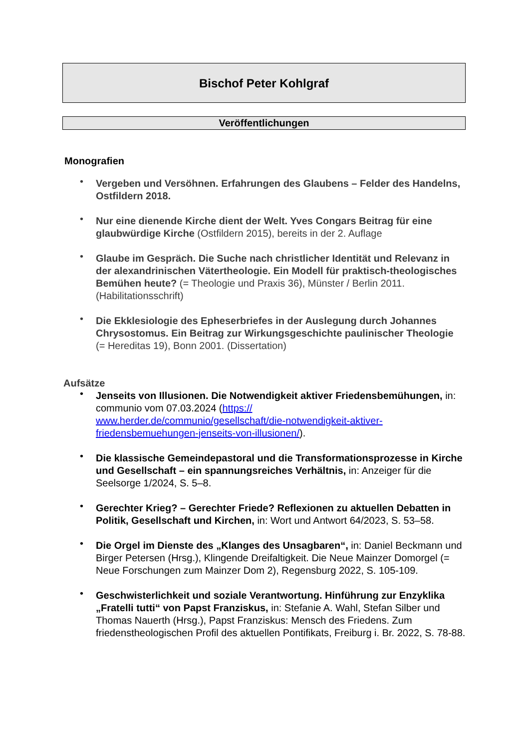Bischof Peter Kohlgraf
Veröffentlichungen
Monografien
Vergeben und Versöhnen. Erfahrungen des Glaubens – Felder des Handelns, Ostfildern 2018.
Nur eine dienende Kirche dient der Welt. Yves Congars Beitrag für eine glaubwürdige Kirche (Ostfildern 2015), bereits in der 2. Auflage
Glaube im Gespräch. Die Suche nach christlicher Identität und Relevanz in der alexandrinischen Vätertheologie. Ein Modell für praktisch-theologisches Bemühen heute? (= Theologie und Praxis 36), Münster / Berlin 2011. (Habilitationsschrift)
Die Ekklesiologie des Epheserbriefes in der Auslegung durch Johannes Chrysostomus. Ein Beitrag zur Wirkungsgeschichte paulinischer Theologie
(= Hereditas 19), Bonn 2001. (Dissertation)
Aufsätze
Jenseits von Illusionen. Die Notwendigkeit aktiver Friedensbemühungen, in: communio vom 07.03.2024 (https://
www.herder.de/communio/gesellschaft/die-notwendigkeit-aktiver-friedensbemuehungen-jenseits-von-illusionen/).
Die klassische Gemeindepastoral und die Transformationsprozesse in Kirche und Gesellschaft – ein spannungsreiches Verhältnis, in: Anzeiger für die Seelsorge 1/2024, S. 5–8.
Gerechter Krieg? – Gerechter Friede? Reflexionen zu aktuellen Debatten in Politik, Gesellschaft und Kirchen, in: Wort und Antwort 64/2023, S. 53–58.
Die Orgel im Dienste des „Klanges des Unsagbaren“, in: Daniel Beckmann und Birger Petersen (Hrsg.), Klingende Dreifaltigkeit. Die Neue Mainzer Domorgel (= Neue Forschungen zum Mainzer Dom 2), Regensburg 2022, S. 105-109.
Geschwisterlichkeit und soziale Verantwortung. Hinführung zur Enzyklika „Fratelli tutti“ von Papst Franziskus, in: Stefanie A. Wahl, Stefan Silber und Thomas Nauerth (Hrsg.), Papst Franziskus: Mensch des Friedens. Zum friedenstheologischen Profil des aktuellen Pontifikats, Freiburg i. Br. 2022, S. 78-88.